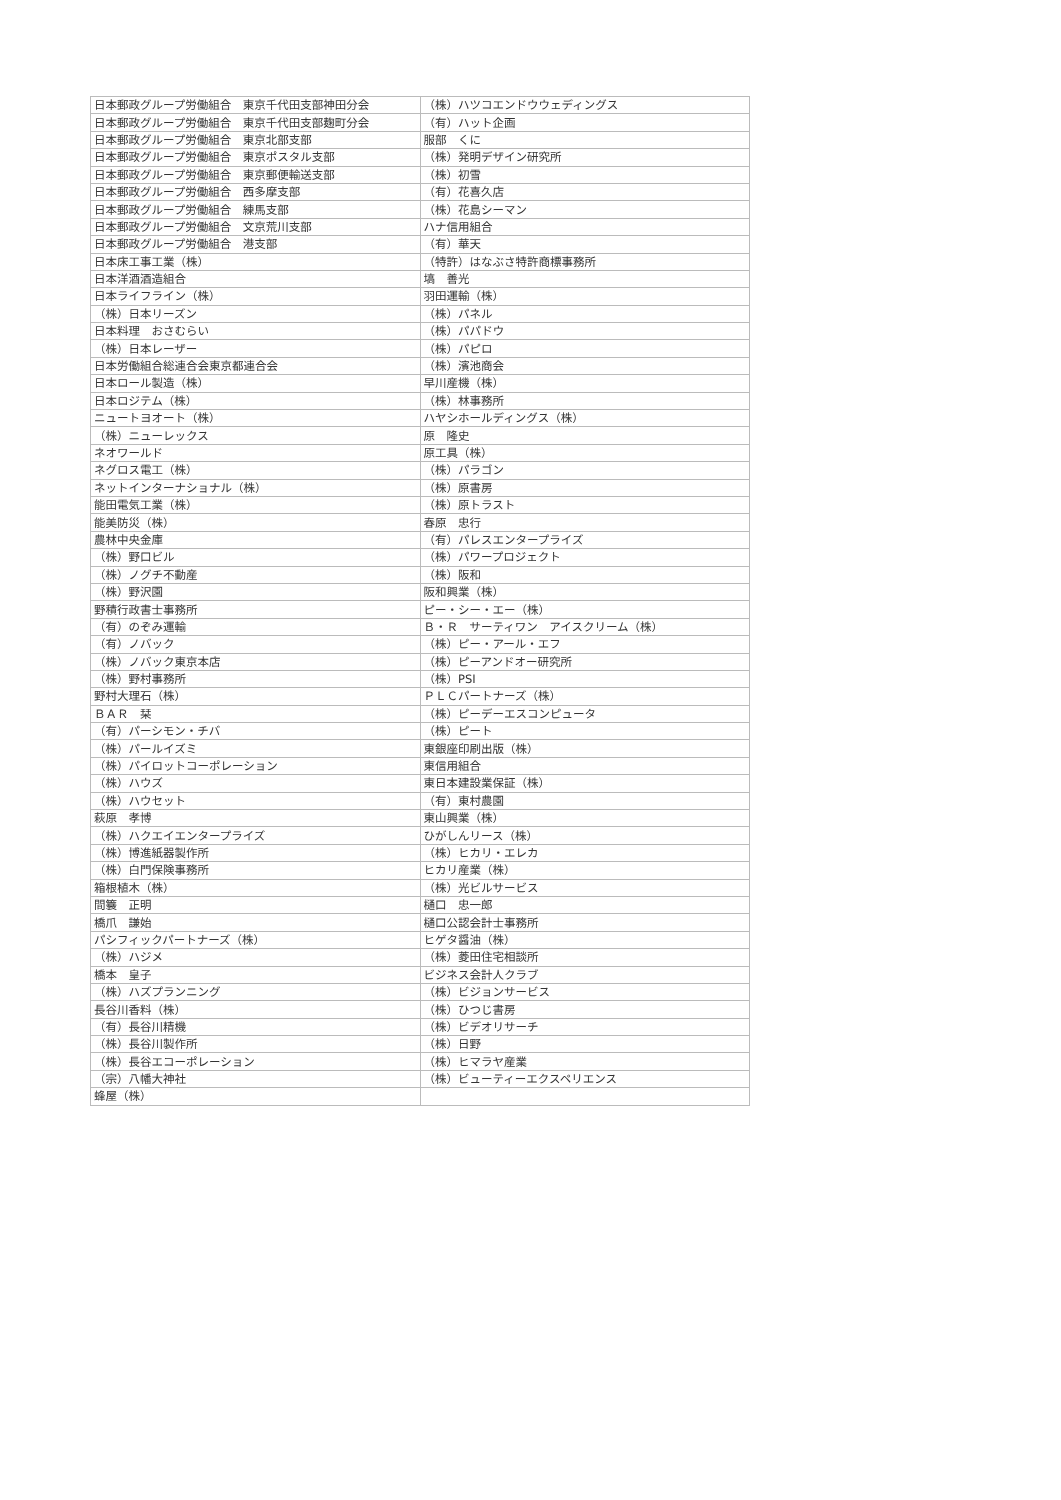| 日本郵政グループ労働組合 東京千代田支部神田分会 | （株）ハツコエンドウウェディングス |
| 日本郵政グループ労働組合 東京千代田支部麹町分会 | （有）ハット企画 |
| 日本郵政グループ労働組合 東京北部支部 | 服部 くに |
| 日本郵政グループ労働組合 東京ポスタル支部 | （株）発明デザイン研究所 |
| 日本郵政グループ労働組合 東京郵便輸送支部 | （株）初雪 |
| 日本郵政グループ労働組合 西多摩支部 | （有）花喜久店 |
| 日本郵政グループ労働組合 練馬支部 | （株）花島シーマン |
| 日本郵政グループ労働組合 文京荒川支部 | ハナ信用組合 |
| 日本郵政グループ労働組合 港支部 | （有）華天 |
| 日本床工事工業（株） | （特許）はなぶさ特許商標事務所 |
| 日本洋酒酒造組合 | 塙 善光 |
| 日本ライフライン（株） | 羽田運輸（株） |
| （株）日本リーズン | （株）パネル |
| 日本料理 おさむらい | （株）パパドウ |
| （株）日本レーザー | （株）パピロ |
| 日本労働組合総連合会東京都連合会 | （株）濱池商会 |
| 日本ロール製造（株） | 早川産機（株） |
| 日本ロジテム（株） | （株）林事務所 |
| ニュートヨオート（株） | ハヤシホールディングス（株） |
| （株）ニューレックス | 原 隆史 |
| ネオワールド | 原工具（株） |
| ネグロス電工（株） | （株）パラゴン |
| ネットインターナショナル（株） | （株）原書房 |
| 能田電気工業（株） | （株）原トラスト |
| 能美防災（株） | 春原 忠行 |
| 農林中央金庫 | （有）パレスエンタープライズ |
| （株）野口ビル | （株）パワープロジェクト |
| （株）ノグチ不動産 | （株）阪和 |
| （株）野沢園 | 阪和興業（株） |
| 野積行政書士事務所 | ピー・シー・エー（株） |
| （有）のぞみ運輸 | Ｂ・Ｒ サーティワン アイスクリーム（株） |
| （有）ノバック | （株）ピー・アール・エフ |
| （株）ノバック東京本店 | （株）ピーアンドオー研究所 |
| （株）野村事務所 | （株）PSI |
| 野村大理石（株） | ＰＬＣパートナーズ（株） |
| ＢＡＲ 栞 | （株）ピーデーエスコンピュータ |
| （有）パーシモン・チバ | （株）ピート |
| （株）パールイズミ | 東銀座印刷出版（株） |
| （株）パイロットコーポレーション | 東信用組合 |
| （株）ハウズ | 東日本建設業保証（株） |
| （株）ハウセット | （有）東村農園 |
| 萩原 孝博 | 東山興業（株） |
| （株）ハクエイエンタープライズ | ひがしんリース（株） |
| （株）博進紙器製作所 | （株）ヒカリ・エレカ |
| （株）白門保険事務所 | ヒカリ産業（株） |
| 箱根植木（株） | （株）光ビルサービス |
| 間簔 正明 | 樋口 忠一郎 |
| 橋爪 謙始 | 樋口公認会計士事務所 |
| パシフィックパートナーズ（株） | ヒゲタ醤油（株） |
| （株）ハジメ | （株）菱田住宅相談所 |
| 橋本 皇子 | ビジネス会計人クラブ |
| （株）ハズプランニング | （株）ビジョンサービス |
| 長谷川香料（株） | （株）ひつじ書房 |
| （有）長谷川精機 | （株）ビデオリサーチ |
| （株）長谷川製作所 | （株）日野 |
| （株）長谷エコーポレーション | （株）ヒマラヤ産業 |
| （宗）八幡大神社 | （株）ビューティーエクスペリエンス |
| 蜂屋（株） | |